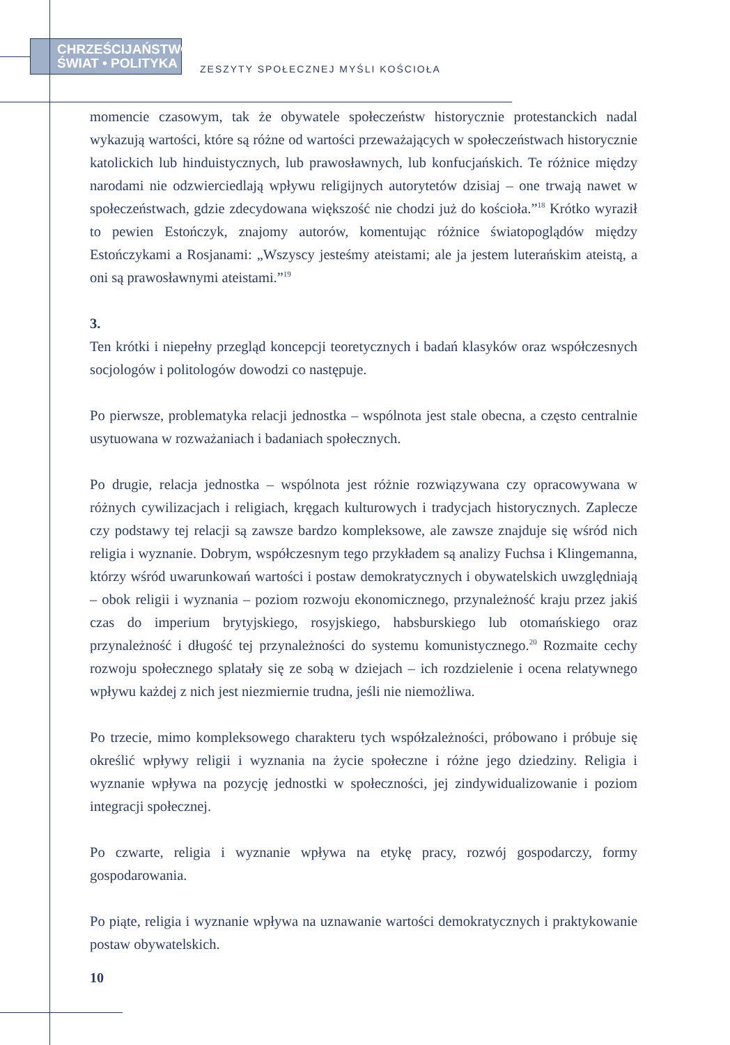CHRZEŚCIJAŃSTWO
ŚWIAT • POLITYKA
ZESZYTY SPOŁECZNEJ MYŚLI KOŚCIOŁA
momencie czasowym, tak że obywatele społeczeństw historycznie protestanckich nadal wykazują wartości, które są różne od wartości przeważających w społeczeństwach historycznie katolickich lub hinduistycznych, lub prawosławnych, lub konfucjańskich. Te różnice między narodami nie odzwierciedlają wpływu religijnych autorytetów dzisiaj – one trwają nawet w społeczeństwach, gdzie zdecydowana większość nie chodzi już do kościoła.”<sup>18</sup> Krótko wyraził to pewien Estończyk, znajomy autorów, komentując różnice światopoglądów między Estończykami a Rosjanami: „Wszyscy jesteśmy ateistami; ale ja jestem luterańskim ateistą, a oni są prawosławnymi ateistami.”<sup>19</sup>
3.
Ten krótki i niepełny przegląd koncepcji teoretycznych i badań klasyków oraz współczesnych socjologów i politologów dowodzi co następuje.
Po pierwsze, problematyka relacji jednostka – wspólnota jest stale obecna, a często centralnie usytuowana w rozważaniach i badaniach społecznych.
Po drugie, relacja jednostka – wspólnota jest różnie rozwiązywana czy opracowywana w różnych cywilizacjach i religiach, kręgach kulturowych i tradycjach historycznych. Zaplecze czy podstawy tej relacji są zawsze bardzo kompleksowe, ale zawsze znajduje się wśród nich religia i wyznanie. Dobrym, współczesnym tego przykładem są analizy Fuchsa i Klingemanna, którzy wśród uwarunkowań wartości i postaw demokratycznych i obywatelskich uwzględniają – obok religii i wyznania – poziom rozwoju ekonomicznego, przynależność kraju przez jakiś czas do imperium brytyjskiego, rosyjskiego, habsburskiego lub otomańskiego oraz przynależność i długość tej przynależności do systemu komunistycznego.<sup>20</sup> Rozmaite cechy rozwoju społecznego splatały się ze sobą w dziejach – ich rozdzielenie i ocena relatywnego wpływu każdej z nich jest niezmiernie trudna, jeśli nie niemożliwa.
Po trzecie, mimo kompleksowego charakteru tych współzależności, próbowano i próbuje się określić wpływy religii i wyznania na życie społeczne i różne jego dziedziny. Religia i wyznanie wpływa na pozycję jednostki w społeczności, jej zindywidualizowanie i poziom integracji społecznej.
Po czwarte, religia i wyznanie wpływa na etykę pracy, rozwój gospodarczy, formy gospodarowania.
Po piąte, religia i wyznanie wpływa na uznawanie wartości demokratycznych i praktykowanie postaw obywatelskich.
10